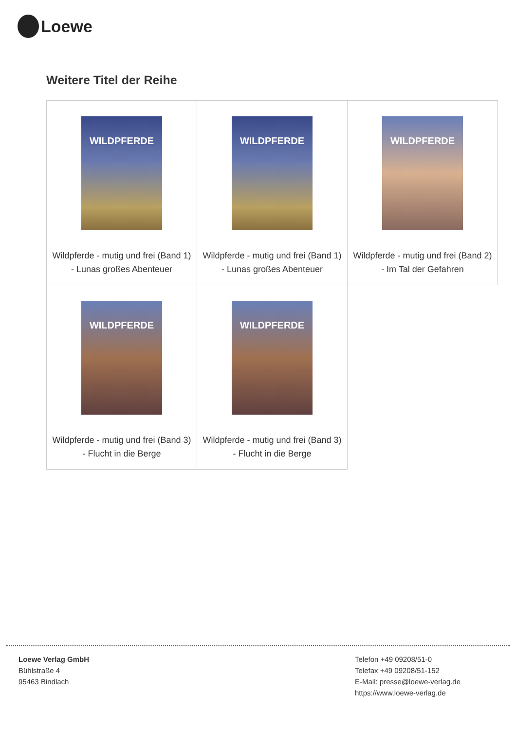Loewe
Weitere Titel der Reihe
| WILDPFERDE Wildpferde - mutig und frei (Band 1) - Lunas großes Abenteuer | WILDPFERDE Wildpferde - mutig und frei (Band 1) - Lunas großes Abenteuer | WILDPFERDE Wildpferde - mutig und frei (Band 2) - Im Tal der Gefahren |
| WILDPFERDE Wildpferde - mutig und frei (Band 3) - Flucht in die Berge | WILDPFERDE Wildpferde - mutig und frei (Band 3) - Flucht in die Berge | |
Loewe Verlag GmbH
Bühlstraße 4
95463 Bindlach
Telefon +49 09208/51-0
Telefax +49 09208/51-152
E-Mail: presse@loewe-verlag.de
https://www.loewe-verlag.de